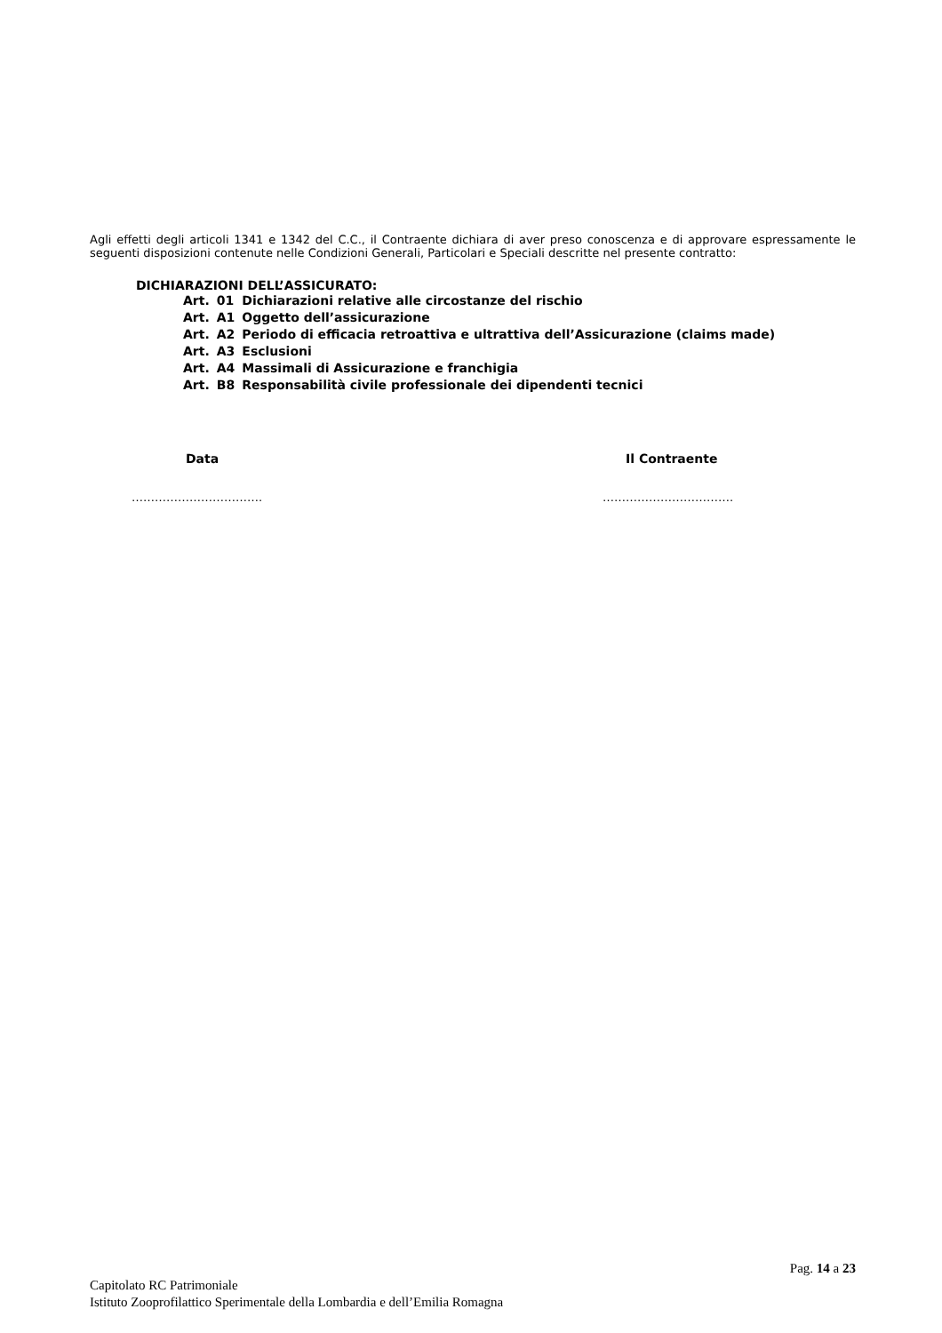Agli effetti degli articoli 1341 e 1342 del C.C., il Contraente dichiara di aver preso conoscenza e di approvare espressamente le seguenti disposizioni contenute nelle Condizioni Generali, Particolari e Speciali descritte nel presente contratto:
DICHIARAZIONI DELL’ASSICURATO:
| Art. | 01 | Dichiarazioni relative alle circostanze del rischio |
| Art. | A1 | Oggetto dell’assicurazione |
| Art. | A2 | Periodo di efficacia retroattiva e ultrattiva dell’Assicurazione (claims made) |
| Art. | A3 | Esclusioni |
| Art. | A4 | Massimali di Assicurazione e franchigia |
| Art. | B8 | Responsabilità civile professionale dei dipendenti tecnici |
Data Il Contraente
……………………………. …………………………….
Pag. 14 a 23
Capitolato RC Patrimoniale
Istituto Zooprofilattico Sperimentale della Lombardia e dell’Emilia Romagna